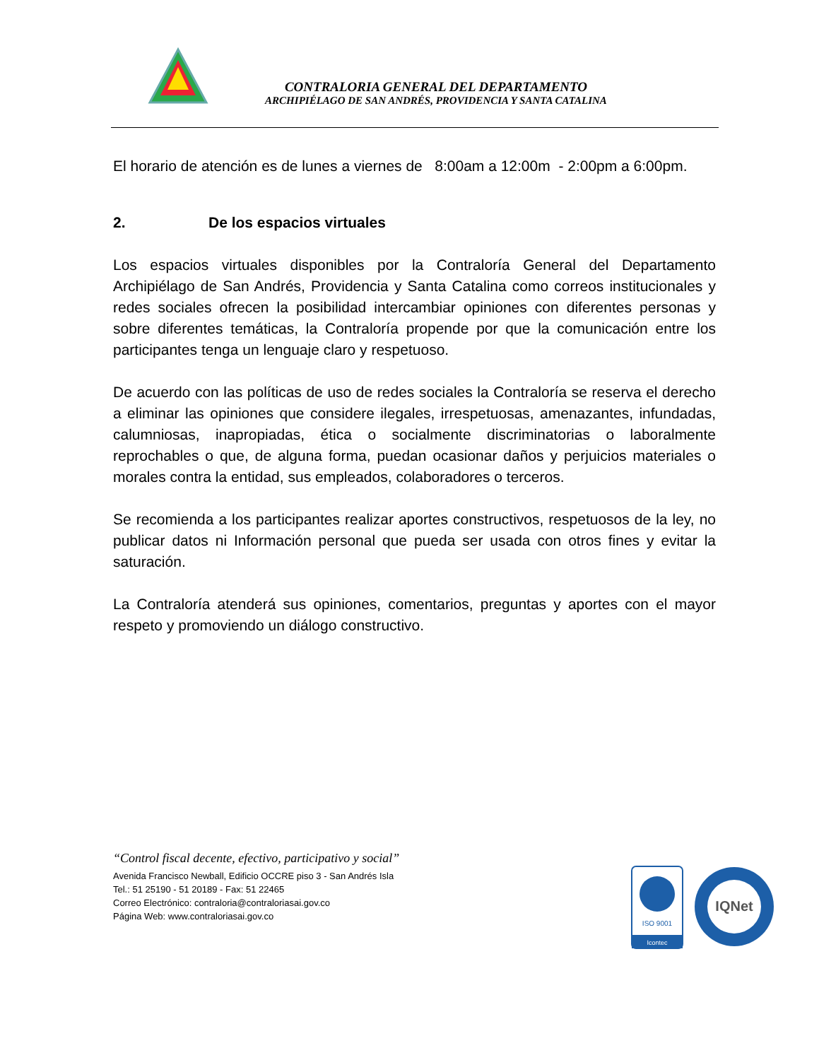CONTRALORIA GENERAL DEL DEPARTAMENTO
ARCHIPIÉLAGO DE SAN ANDRÉS, PROVIDENCIA Y SANTA CATALINA
El horario de atención es de lunes a viernes de 8:00am a 12:00m - 2:00pm a 6:00pm.
2. De los espacios virtuales
Los espacios virtuales disponibles por la Contraloría General del Departamento Archipiélago de San Andrés, Providencia y Santa Catalina como correos institucionales y redes sociales ofrecen la posibilidad intercambiar opiniones con diferentes personas y sobre diferentes temáticas, la Contraloría propende por que la comunicación entre los participantes tenga un lenguaje claro y respetuoso.
De acuerdo con las políticas de uso de redes sociales la Contraloría se reserva el derecho a eliminar las opiniones que considere ilegales, irrespetuosas, amenazantes, infundadas, calumniosas, inapropiadas, ética o socialmente discriminatorias o laboralmente reprochables o que, de alguna forma, puedan ocasionar daños y perjuicios materiales o morales contra la entidad, sus empleados, colaboradores o terceros.
Se recomienda a los participantes realizar aportes constructivos, respetuosos de la ley, no publicar datos ni Información personal que pueda ser usada con otros fines y evitar la saturación.
La Contraloría atenderá sus opiniones, comentarios, preguntas y aportes con el mayor respeto y promoviendo un diálogo constructivo.
“Control fiscal decente, efectivo, participativo y social”
Avenida Francisco Newball, Edificio OCCRE piso 3 - San Andrés Isla
Tel.: 51 25190 - 51 20189 - Fax: 51 22465
Correo Electrónico: contraloria@contraloriasai.gov.co
Página Web: www.contraloriasai.gov.co
ISO 9001
Icontec
IQNet